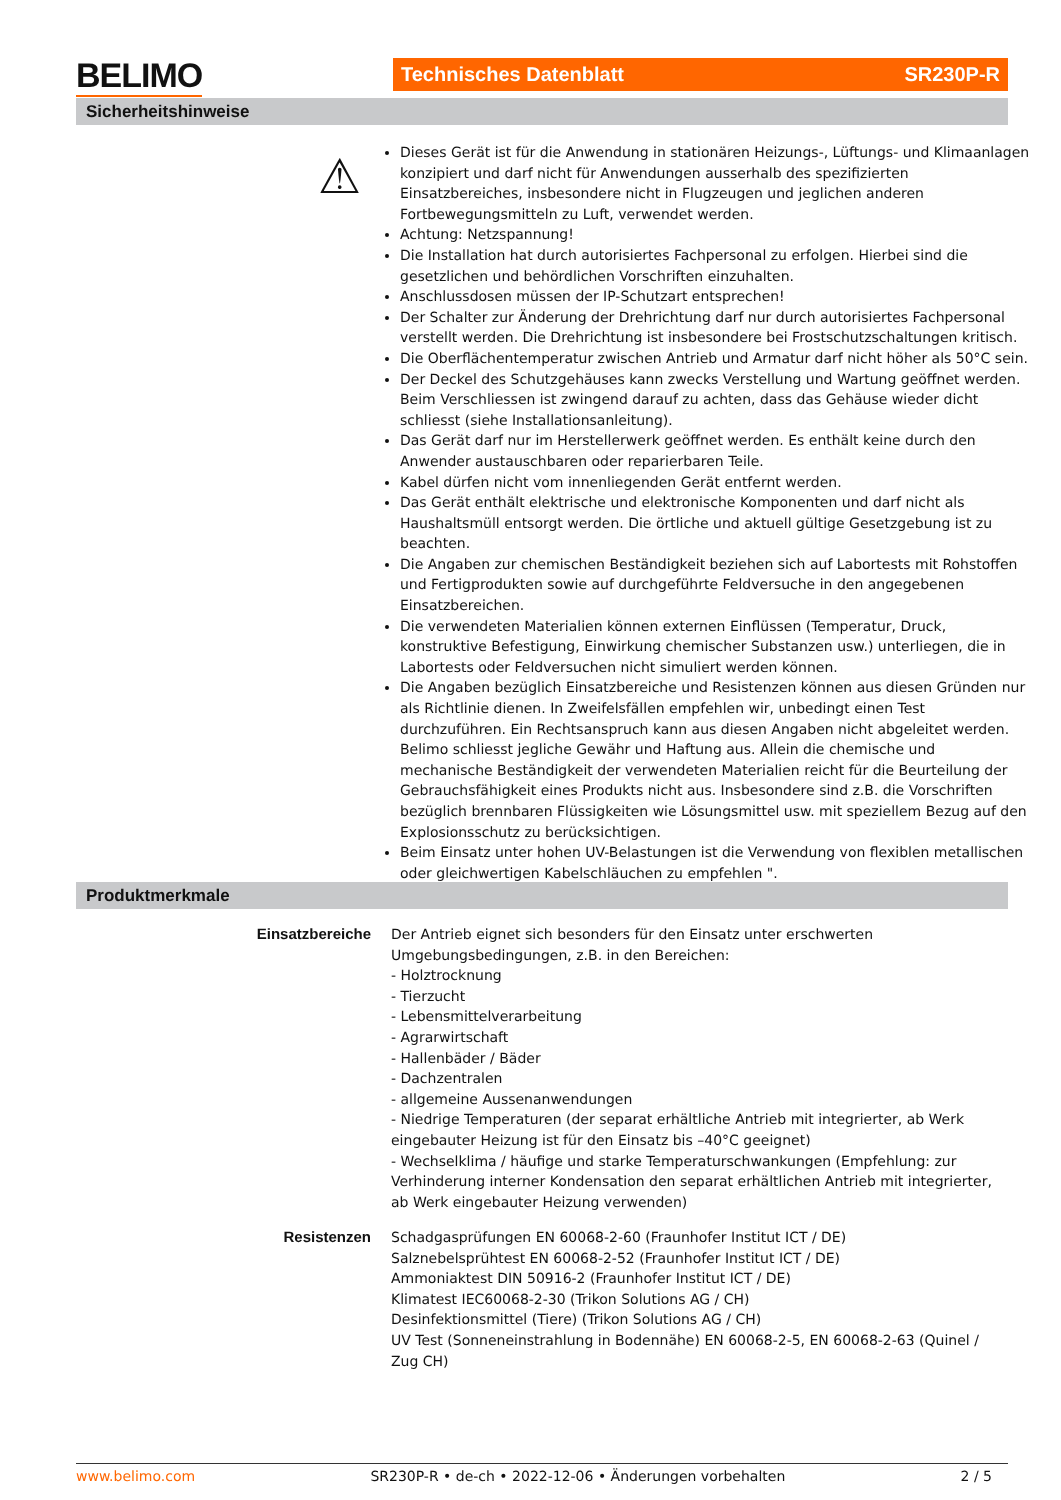BELIMO Technisches Datenblatt SR230P-R
Sicherheitshinweise
⚠
Dieses Gerät ist für die Anwendung in stationären Heizungs-, Lüftungs- und Klimaanlagen konzipiert und darf nicht für Anwendungen ausserhalb des spezifizierten Einsatzbereiches, insbesondere nicht in Flugzeugen und jeglichen anderen Fortbewegungsmitteln zu Luft, verwendet werden.
Achtung: Netzspannung!
Die Installation hat durch autorisiertes Fachpersonal zu erfolgen. Hierbei sind die gesetzlichen und behördlichen Vorschriften einzuhalten.
Anschlussdosen müssen der IP-Schutzart entsprechen!
Der Schalter zur Änderung der Drehrichtung darf nur durch autorisiertes Fachpersonal verstellt werden. Die Drehrichtung ist insbesondere bei Frostschutzschaltungen kritisch.
Die Oberflächentemperatur zwischen Antrieb und Armatur darf nicht höher als 50°C sein.
Der Deckel des Schutzgehäuses kann zwecks Verstellung und Wartung geöffnet werden. Beim Verschliessen ist zwingend darauf zu achten, dass das Gehäuse wieder dicht schliesst (siehe Installationsanleitung).
Das Gerät darf nur im Herstellerwerk geöffnet werden. Es enthält keine durch den Anwender austauschbaren oder reparierbaren Teile.
Kabel dürfen nicht vom innenliegenden Gerät entfernt werden.
Das Gerät enthält elektrische und elektronische Komponenten und darf nicht als Haushaltsmüll entsorgt werden. Die örtliche und aktuell gültige Gesetzgebung ist zu beachten.
Die Angaben zur chemischen Beständigkeit beziehen sich auf Labortests mit Rohstoffen und Fertigprodukten sowie auf durchgeführte Feldversuche in den angegebenen Einsatzbereichen.
Die verwendeten Materialien können externen Einflüssen (Temperatur, Druck, konstruktive Befestigung, Einwirkung chemischer Substanzen usw.) unterliegen, die in Labortests oder Feldversuchen nicht simuliert werden können.
Die Angaben bezüglich Einsatzbereiche und Resistenzen können aus diesen Gründen nur als Richtlinie dienen. In Zweifelsfällen empfehlen wir, unbedingt einen Test durchzuführen. Ein Rechtsanspruch kann aus diesen Angaben nicht abgeleitet werden. Belimo schliesst jegliche Gewähr und Haftung aus. Allein die chemische und mechanische Beständigkeit der verwendeten Materialien reicht für die Beurteilung der Gebrauchsfähigkeit eines Produkts nicht aus. Insbesondere sind z.B. die Vorschriften bezüglich brennbaren Flüssigkeiten wie Lösungsmittel usw. mit speziellem Bezug auf den Explosionsschutz zu berücksichtigen.
Beim Einsatz unter hohen UV-Belastungen ist die Verwendung von flexiblen metallischen oder gleichwertigen Kabelschläuchen zu empfehlen ".
Produktmerkmale
Einsatzbereiche Der Antrieb eignet sich besonders für den Einsatz unter erschwerten Umgebungsbedingungen, z.B. in den Bereichen:
- Holztrocknung
- Tierzucht
- Lebensmittelverarbeitung
- Agrarwirtschaft
- Hallenbäder / Bäder
- Dachzentralen
- allgemeine Aussenanwendungen
- Niedrige Temperaturen (der separat erhältliche Antrieb mit integrierter, ab Werk eingebauter Heizung ist für den Einsatz bis –40°C geeignet)
- Wechselklima / häufige und starke Temperaturschwankungen (Empfehlung: zur Verhinderung interner Kondensation den separat erhältlichen Antrieb mit integrierter, ab Werk eingebauter Heizung verwenden)
Resistenzen Schadgasprüfungen EN 60068-2-60 (Fraunhofer Institut ICT / DE)
Salznebelsprühtest EN 60068-2-52 (Fraunhofer Institut ICT / DE)
Ammoniaktest DIN 50916-2 (Fraunhofer Institut ICT / DE)
Klimatest IEC60068-2-30 (Trikon Solutions AG / CH)
Desinfektionsmittel (Tiere) (Trikon Solutions AG / CH)
UV Test (Sonneneinstrahlung in Bodennähe) EN 60068-2-5, EN 60068-2-63 (Quinel / Zug CH)
www.belimo.com SR230P-R • de-ch • 2022-12-06 • Änderungen vorbehalten 2 / 5